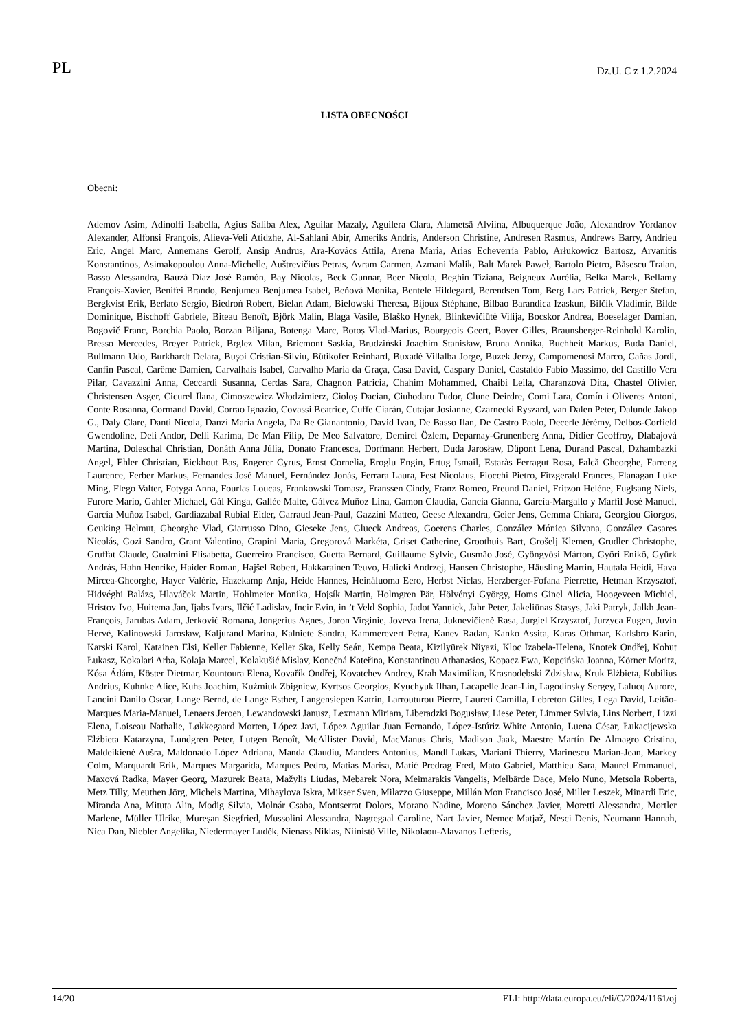PL Dz.U. C z 1.2.2024
LISTA OBECNOŚCI
Obecni:
Ademov Asim, Adinolfi Isabella, Agius Saliba Alex, Aguilar Mazaly, Aguilera Clara, Alametsä Alviina, Albuquerque João, Alexandrov Yordanov Alexander, Alfonsi François, Alieva-Veli Atidzhe, Al-Sahlani Abir, Ameriks Andris, Anderson Christine, Andresen Rasmus, Andrews Barry, Andrieu Eric, Angel Marc, Annemans Gerolf, Ansip Andrus, Ara-Kovács Attila, Arena Maria, Arias Echeverría Pablo, Arłukowicz Bartosz, Arvanitis Konstantinos, Asimakopoulou Anna-Michelle, Auštrevičius Petras, Avram Carmen, Azmani Malik, Balt Marek Paweł, Bartolo Pietro, Băsescu Traian, Basso Alessandra, Bauzá Díaz José Ramón, Bay Nicolas, Beck Gunnar, Beer Nicola, Beghin Tiziana, Beigneux Aurélia, Belka Marek, Bellamy François-Xavier, Benifei Brando, Benjumea Benjumea Isabel, Beňová Monika, Bentele Hildegard, Berendsen Tom, Berg Lars Patrick, Berger Stefan, Bergkvist Erik, Berlato Sergio, Biedroń Robert, Bielan Adam, Bielowski Theresa, Bijoux Stéphane, Bilbao Barandica Izaskun, Bilčík Vladimír, Bilde Dominique, Bischoff Gabriele, Biteau Benoît, Björk Malin, Blaga Vasile, Blaško Hynek, Blinkevičiūtė Vilija, Bocskor Andrea, Boeselager Damian, Bogovič Franc, Borchia Paolo, Borzan Biljana, Botenga Marc, Botoș Vlad-Marius, Bourgeois Geert, Boyer Gilles, Braunsberger-Reinhold Karolin, Bresso Mercedes, Breyer Patrick, Brglez Milan, Bricmont Saskia, Brudziński Joachim Stanisław, Bruna Annika, Buchheit Markus, Buda Daniel, Bullmann Udo, Burkhardt Delara, Bușoi Cristian-Silviu, Bütikofer Reinhard, Buxadé Villalba Jorge, Buzek Jerzy, Campomenosi Marco, Cañas Jordi, Canfin Pascal, Carême Damien, Carvalhais Isabel, Carvalho Maria da Graça, Casa David, Caspary Daniel, Castaldo Fabio Massimo, del Castillo Vera Pilar, Cavazzini Anna, Ceccardi Susanna, Cerdas Sara, Chagnon Patricia, Chahim Mohammed, Chaibi Leila, Charanzová Dita, Chastel Olivier, Christensen Asger, Cicurel Ilana, Cimoszewicz Włodzimierz, Cioloș Dacian, Ciuhodaru Tudor, Clune Deirdre, Comi Lara, Comín i Oliveres Antoni, Conte Rosanna, Cormand David, Corrao Ignazio, Covassi Beatrice, Cuffe Ciarán, Cutajar Josianne, Czarnecki Ryszard, van Dalen Peter, Dalunde Jakop G., Daly Clare, Danti Nicola, Danzì Maria Angela, Da Re Gianantonio, David Ivan, De Basso Ilan, De Castro Paolo, Decerle Jérémy, Delbos-Corfield Gwendoline, Deli Andor, Delli Karima, De Man Filip, De Meo Salvatore, Demirel Özlem, Deparnay-Grunenberg Anna, Didier Geoffroy, Dlabajová Martina, Doleschal Christian, Donáth Anna Júlia, Donato Francesca, Dorfmann Herbert, Duda Jarosław, Düpont Lena, Durand Pascal, Dzhambazki Angel, Ehler Christian, Eickhout Bas, Engerer Cyrus, Ernst Cornelia, Eroglu Engin, Ertug Ismail, Estaràs Ferragut Rosa, Falcă Gheorghe, Farreng Laurence, Ferber Markus, Fernandes José Manuel, Fernández Jonás, Ferrara Laura, Fest Nicolaus, Fiocchi Pietro, Fitzgerald Frances, Flanagan Luke Ming, Flego Valter, Fotyga Anna, Fourlas Loucas, Frankowski Tomasz, Franssen Cindy, Franz Romeo, Freund Daniel, Fritzon Heléne, Fuglsang Niels, Furore Mario, Gahler Michael, Gál Kinga, Gallée Malte, Gálvez Muñoz Lina, Gamon Claudia, Gancia Gianna, García-Margallo y Marfil José Manuel, García Muñoz Isabel, Gardiazabal Rubial Eider, Garraud Jean-Paul, Gazzini Matteo, Geese Alexandra, Geier Jens, Gemma Chiara, Georgiou Giorgos, Geuking Helmut, Gheorghe Vlad, Giarrusso Dino, Gieseke Jens, Glueck Andreas, Goerens Charles, González Mónica Silvana, González Casares Nicolás, Gozi Sandro, Grant Valentino, Grapini Maria, Gregorová Markéta, Griset Catherine, Groothuis Bart, Grošelj Klemen, Grudler Christophe, Gruffat Claude, Gualmini Elisabetta, Guerreiro Francisco, Guetta Bernard, Guillaume Sylvie, Gusmão José, Gyöngyösi Márton, Győri Enikő, Gyürk András, Hahn Henrike, Haider Roman, Hajšel Robert, Hakkarainen Teuvo, Halicki Andrzej, Hansen Christophe, Häusling Martin, Hautala Heidi, Hava Mircea-Gheorghe, Hayer Valérie, Hazekamp Anja, Heide Hannes, Heinäluoma Eero, Herbst Niclas, Herzberger-Fofana Pierrette, Hetman Krzysztof, Hidvéghi Balázs, Hlaváček Martin, Hohlmeier Monika, Hojsík Martin, Holmgren Pär, Hölvényi György, Homs Ginel Alicia, Hoogeveen Michiel, Hristov Ivo, Huitema Jan, Ijabs Ivars, Ilčić Ladislav, Incir Evin, in ’t Veld Sophia, Jadot Yannick, Jahr Peter, Jakeliūnas Stasys, Jaki Patryk, Jalkh Jean-François, Jarubas Adam, Jerković Romana, Jongerius Agnes, Joron Virginie, Joveva Irena, Juknevičienė Rasa, Jurgiel Krzysztof, Jurzyca Eugen, Juvin Hervé, Kalinowski Jarosław, Kaljurand Marina, Kalniete Sandra, Kammerevert Petra, Kanev Radan, Kanko Assita, Karas Othmar, Karlsbro Karin, Karski Karol, Katainen Elsi, Keller Fabienne, Keller Ska, Kelly Seán, Kempa Beata, Kizilyürek Niyazi, Kloc Izabela-Helena, Knotek Ondřej, Kohut Łukasz, Kokalari Arba, Kolaja Marcel, Kolakušić Mislav, Konečná Kateřina, Konstantinou Athanasios, Kopacz Ewa, Kopcińska Joanna, Körner Moritz, Kósa Ádám, Köster Dietmar, Kountoura Elena, Kovařík Ondřej, Kovatchev Andrey, Krah Maximilian, Krasnodębski Zdzisław, Kruk Elżbieta, Kubilius Andrius, Kuhnke Alice, Kuhs Joachim, Kuźmiuk Zbigniew, Kyrtsos Georgios, Kyuchyuk Ilhan, Lacapelle Jean-Lin, Lagodinsky Sergey, Lalucq Aurore, Lancini Danilo Oscar, Lange Bernd, de Lange Esther, Langensiepen Katrin, Larrouturou Pierre, Laureti Camilla, Lebreton Gilles, Lega David, Leitão-Marques Maria-Manuel, Lenaers Jeroen, Lewandowski Janusz, Lexmann Miriam, Liberadzki Bogusław, Liese Peter, Limmer Sylvia, Lins Norbert, Lizzi Elena, Loiseau Nathalie, Løkkegaard Morten, López Javi, López Aguilar Juan Fernando, López-Istúriz White Antonio, Luena César, Łukacijewska Elżbieta Katarzyna, Lundgren Peter, Lutgen Benoît, McAllister David, MacManus Chris, Madison Jaak, Maestre Martín De Almagro Cristina, Maldeikienė Aušra, Maldonado López Adriana, Manda Claudiu, Manders Antonius, Mandl Lukas, Mariani Thierry, Marinescu Marian-Jean, Markey Colm, Marquardt Erik, Marques Margarida, Marques Pedro, Matias Marisa, Matić Predrag Fred, Mato Gabriel, Matthieu Sara, Maurel Emmanuel, Maxová Radka, Mayer Georg, Mazurek Beata, Mažylis Liudas, Mebarek Nora, Meimarakis Vangelis, Melbārde Dace, Melo Nuno, Metsola Roberta, Metz Tilly, Meuthen Jörg, Michels Martina, Mihaylova Iskra, Mikser Sven, Milazzo Giuseppe, Millán Mon Francisco José, Miller Leszek, Minardi Eric, Miranda Ana, Mituța Alin, Modig Silvia, Molnár Csaba, Montserrat Dolors, Morano Nadine, Moreno Sánchez Javier, Moretti Alessandra, Mortler Marlene, Müller Ulrike, Mureșan Siegfried, Mussolini Alessandra, Nagtegaal Caroline, Nart Javier, Nemec Matjaž, Nesci Denis, Neumann Hannah, Nica Dan, Niebler Angelika, Niedermayer Luděk, Nienass Niklas, Niinistö Ville, Nikolaou-Alavanos Lefteris,
14/20 ELI: http://data.europa.eu/eli/C/2024/1161/oj